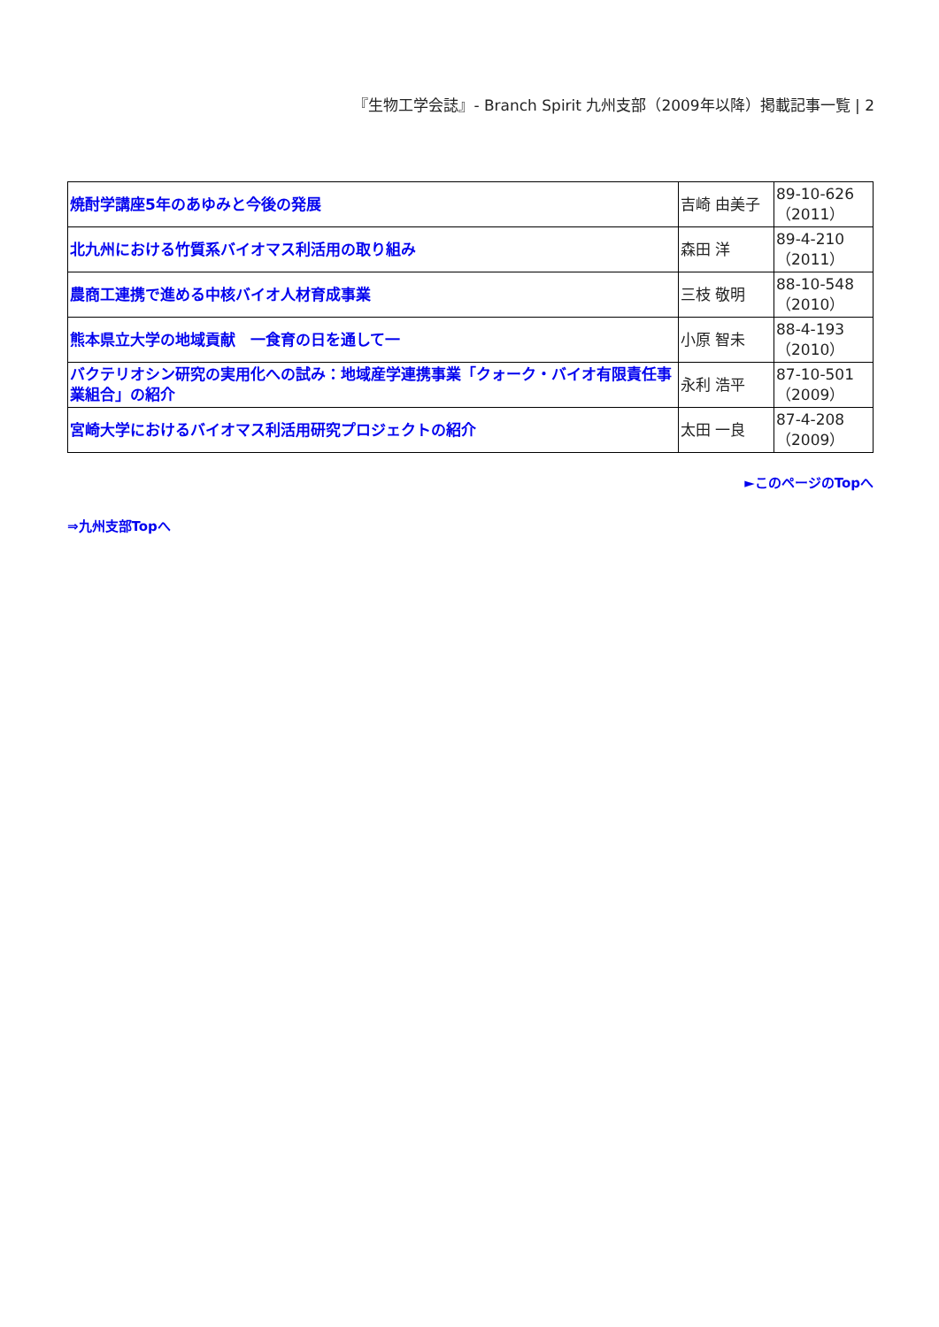『生物工学会誌』- Branch Spirit 九州支部（2009年以降）掲載記事一覧 | 2
| 焼酎学講座5年のあゆみと今後の発展 | 吉崎 由美子 | 89-10-626（2011） |
| 北九州における竹質系バイオマス利活用の取り組み | 森田 洋 | 89-4-210（2011） |
| 農商工連携で進める中核バイオ人材育成事業 | 三枝 敬明 | 88-10-548（2010） |
| 熊本県立大学の地域貢献 一食育の日を通して一 | 小原 智未 | 88-4-193（2010） |
| バクテリオシン研究の実用化への試み：地域産学連携事業「クォーク・バイオ有限責任事業組合」の紹介 | 永利 浩平 | 87-10-501（2009） |
| 宮崎大学におけるバイオマス利活用研究プロジェクトの紹介 | 太田 一良 | 87-4-208（2009） |
►このページのTopへ
⇒九州支部Topへ